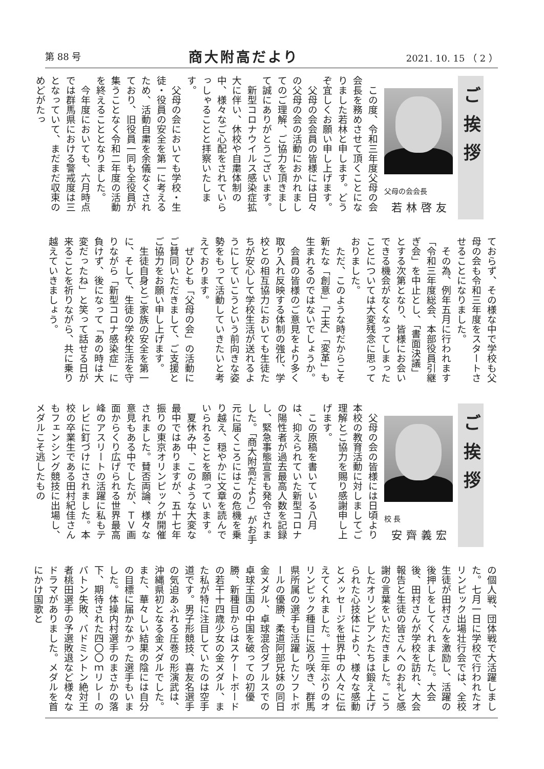第 88 号 商大附高だより 2021. 10. 15 （ 2 ）
ご挨拶
父母の会会長
若林啓友
この度、令和三年度父母の会会長を務めさせて頂くことになりました若林と申します。どうぞ宜しくお願い申し上げます。
父母の会会員の皆様には日々の父母の会の活動におかれましてのご理解、ご協力を頂きまして誠にありがとうございます。
新型コロナウイルス感染症拡大に伴い、休校や自粛体制の中、様々なご心配をされていらっしゃることと拝察いたします。
父母の会においても学校・生徒・役員の安全を第一に考えるため、活動自粛を余儀なくされており、旧役員一同も全役員が集うことなく令和二年度の活動を終えることとなりました。
今年度においても、六月時点では群馬県における警戒度は三となっていて、まだまだ収束のめどがたっ
ておらず、その様な中で学校も父母の会も令和三年度をスタートさせることになりました。
その為、例年五月に行われます「令和三年度総会、本部役員引継ぎ会」を中止とし、「書面決議」とする次第となり、皆様にお会いできる機会がなくなってしまったことについては大変残念に思っておりました。
ただ、このような時だからこそ新たな「創意」「工夫」「変革」も生まれるのではないでしょうか。
会員の皆様のご意見をより多く取り入れ反映する体制の強化、学校との相互協力においても生徒たちが安心して学校生活が送れるようにしていこうという前向きな姿勢をもって活動していきたいと考えております。
ぜひとも「父母の会」の活動にご賛同いただきまして、ご支援とご協力をお願い申し上げます。
生徒自身とご家族の安全を第一に、そして、生徒の学校生活を守りながら「新型コロナ感染症」に負けず、後になって「あの時は大変だったね」と笑って話せる日が来ることを祈りながら、共に乗り越えていきましょう。
ご挨拶
校 長
安齊義宏
父母の会の皆様には日頃より本校の教育活動に対しましてご理解とご協力を賜り感謝申し上げます。
この原稿を書いている八月は、抑えられていた新型コロナの陽性者が過去最高人数を記録し、緊急事態宣言も発令されました。「商大附高だより」がお手元に届くころにはこの危機を乗り越え、穏やかに文章を読んでいられることを願っています。
夏休み中、このような大変な最中ではありますが、五十七年振りの東京オリンピックが開催されました。賛否両論、様々な意見もある中でしたが、ＴＶ画面からくり広げられる世界最高峰のアスリートの活躍に私もテレビに釘づけにされました。本校の卒業生である田村紀佳さんもフェンシング競技に出場し、メダルこそ逃したもの
の個人戦、団体戦で大活躍しました。七月一日に学校で行われたオリンピック出場壮行会では、全校生徒が田村さんを激励し、活躍の後押しをしてくれました。大会後、田村さんが学校を訪れ、大会報告と生徒の皆さんへのお礼と感謝の言葉をいただきました。こうしたオリンピアンたちは鍛え上げられた心技体により、様々な感動とメッセージを世界中の人々に伝えてくれました。十三年ぶりのオリンピック種目に返り咲き、群馬県所属の選手も活躍したソフトボールの優勝、柔道阿部兄妹の同日金メダル、卓球混合ダブルスでの卓球王国の中国を破っての初優勝、新種目からはスケートボードの若干十四歳少女の金メダル、また私が特に注目していたのは空手道です。男子形競技、喜友名選手の気迫あふれる圧巻の形演武は、沖縄県初となる金メダルでした。また、華々しい結果の陰には自分の目標に届かなかった選手もいました。体操内村選手のまさかの落下、期待された四〇〇ｍリレーのバトン失敗、バドミントン絶対王者桃田選手の予選敗退など様々なドラマがありました。メダルを首にかけ国歌と